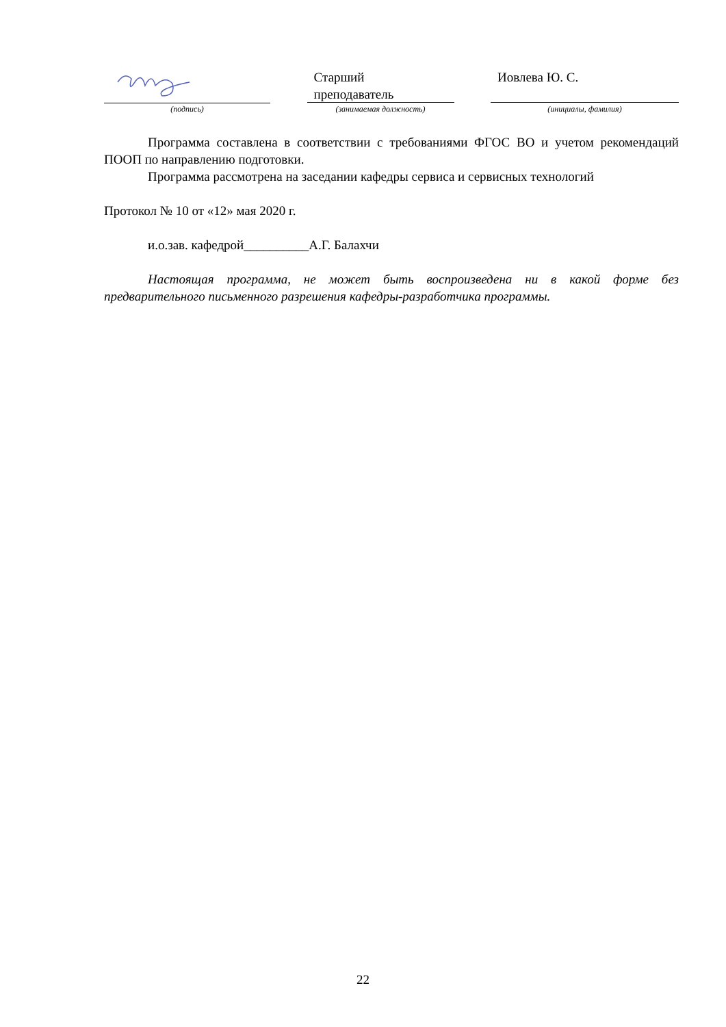Старший
преподаватель
Иовлева Ю. С.
(подпись) (занимаемая должность) (инициалы, фамилия)
Программа составлена в соответствии с требованиями ФГОС ВО и учетом рекомендаций ПООП по направлению подготовки.
Программа рассмотрена на заседании кафедры сервиса и сервисных технологий
Протокол № 10 от «12» мая 2020 г.
и.о.зав. кафедрой__________А.Г. Балахчи
Настоящая программа, не может быть воспроизведена ни в какой форме без предварительного письменного разрешения кафедры-разработчика программы.
22